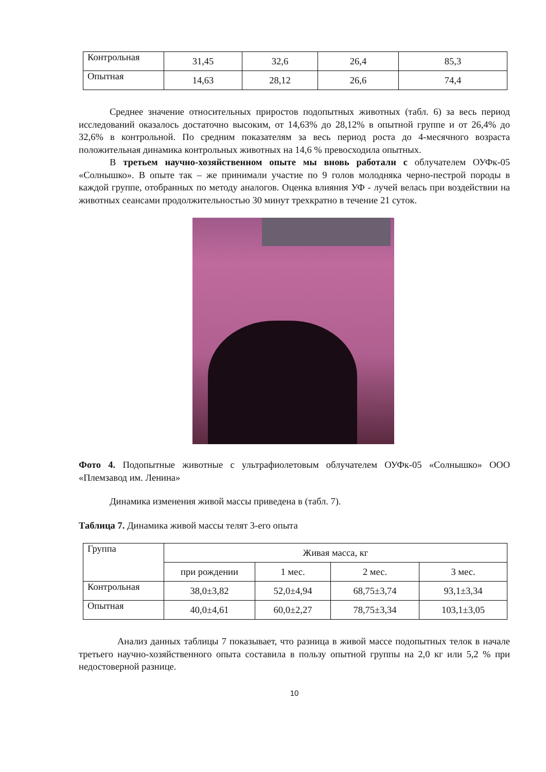| Контрольная | 31,45 | 32,6 | 26,4 | 85,3 |
| Опытная | 14,63 | 28,12 | 26,6 | 74,4 |
Среднее значение относительных приростов подопытных животных (табл. 6) за весь период исследований оказалось достаточно высоким, от 14,63% до 28,12% в опытной группе и от 26,4% до 32,6% в контрольной. По средним показателям за весь период роста до 4-месячного возраста положительная динамика контрольных животных на 14,6 % превосходила опытных.
В третьем научно-хозяйственном опыте мы вновь работали с облучателем ОУФк-05 «Солнышко». В опыте так – же принимали участие по 9 голов молодняка черно-пестрой породы в каждой группе, отобранных по методу аналогов. Оценка влияния УФ - лучей велась при воздействии на животных сеансами продолжительностью 30 минут трехкратно в течение 21 суток.
Фото 4. Подопытные животные с ультрафиолетовым облучателем ОУФк-05 «Солнышко» ООО «Племзавод им. Ленина»
Динамика изменения живой массы приведена в (табл. 7).
Таблица 7. Динамика живой массы телят 3-его опыта
| Группа | Живая масса, кг | | | |
| --- | --- | --- | --- | --- |
| | при рождении | 1 мес. | 2 мес. | 3 мес. |
| Контрольная | 38,0±3,82 | 52,0±4,94 | 68,75±3,74 | 93,1±3,34 |
| Опытная | 40,0±4,61 | 60,0±2,27 | 78,75±3,34 | 103,1±3,05 |
Анализ данных таблицы 7 показывает, что разница в живой массе подопытных телок в начале третьего научно-хозяйственного опыта составила в пользу опытной группы на 2,0 кг или 5,2 % при недостоверной разнице.
10